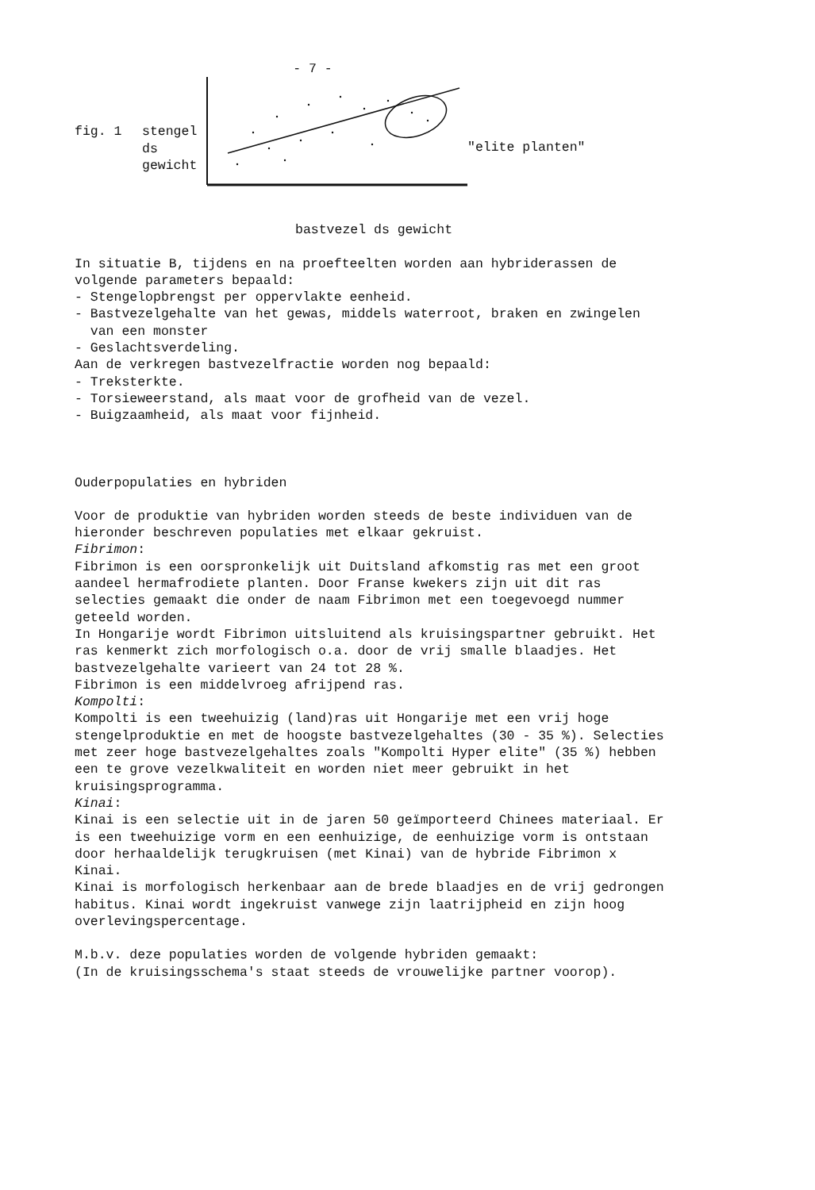- 7 -
fig. 1 stengel
ds
gewicht
"elite planten"
bastvezel ds gewicht
In situatie B, tijdens en na proefteelten worden aan hybriderassen de
volgende parameters bepaald:
- Stengelopbrengst per oppervlakte eenheid.
- Bastvezelgehalte van het gewas, middels waterroot, braken en zwingelen
van een monster
- Geslachtsverdeling.
Aan de verkregen bastvezelfractie worden nog bepaald:
- Treksterkte.
- Torsieweerstand, als maat voor de grofheid van de vezel.
- Buigzaamheid, als maat voor fijnheid.
Ouderpopulaties en hybriden
Voor de produktie van hybriden worden steeds de beste individuen van de
hieronder beschreven populaties met elkaar gekruist.
Fibrimon:
Fibrimon is een oorspronkelijk uit Duitsland afkomstig ras met een groot
aandeel hermafrodiete planten. Door Franse kwekers zijn uit dit ras
selecties gemaakt die onder de naam Fibrimon met een toegevoegd nummer
geteeld worden.
In Hongarije wordt Fibrimon uitsluitend als kruisingspartner gebruikt. Het
ras kenmerkt zich morfologisch o.a. door de vrij smalle blaadjes. Het
bastvezelgehalte varieert van 24 tot 28 %.
Fibrimon is een middelvroeg afrijpend ras.
Kompolti:
Kompolti is een tweehuizig (land)ras uit Hongarije met een vrij hoge
stengelproduktie en met de hoogste bastvezelgehaltes (30 - 35 %). Selecties
met zeer hoge bastvezelgehaltes zoals "Kompolti Hyper elite" (35 %) hebben
een te grove vezelkwaliteit en worden niet meer gebruikt in het
kruisingsprogramma.
Kinai:
Kinai is een selectie uit in de jaren 50 geïmporteerd Chinees materiaal. Er
is een tweehuizige vorm en een eenhuizige, de eenhuizige vorm is ontstaan
door herhaaldelijk terugkruisen (met Kinai) van de hybride Fibrimon x
Kinai.
Kinai is morfologisch herkenbaar aan de brede blaadjes en de vrij gedrongen
habitus. Kinai wordt ingekruist vanwege zijn laatrijpheid en zijn hoog
overlevingspercentage.
M.b.v. deze populaties worden de volgende hybriden gemaakt:
(In de kruisingsschema's staat steeds de vrouwelijke partner voorop).